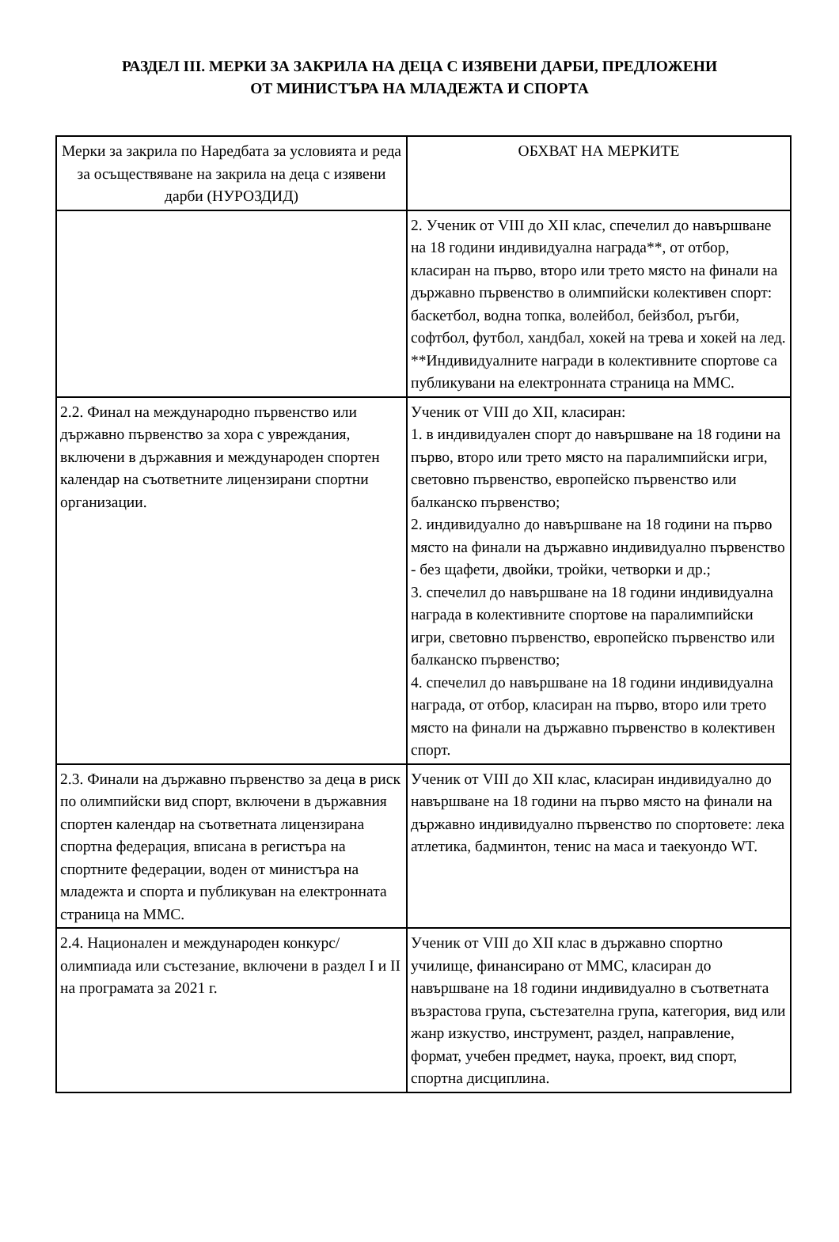РАЗДЕЛ III. МЕРКИ ЗА ЗАКРИЛА НА ДЕЦА С ИЗЯВЕНИ ДАРБИ, ПРЕДЛОЖЕНИ
ОТ МИНИСТЪРА НА МЛАДЕЖТА И СПОРТА
| Мерки за закрила по Наредбата за условията и реда за осъществяване на закрила на деца с изявени дарби (НУРОЗДИД) | ОБХВАТ НА МЕРКИТЕ |
| --- | --- |
| | 2. Ученик от VIII до XII клас, спечелил до навършване на 18 години индивидуална награда**, от отбор, класиран на първо, второ или трето място на финали на държавно първенство в олимпийски колективен спорт: баскетбол, водна топка, волейбол, бейзбол, ръгби, софтбол, футбол, хандбал, хокей на трева и хокей на лед. **Индивидуалните награди в колективните спортове са публикувани на електронната страница на ММС. |
| 2.2. Финал на международно първенство или държавно първенство за хора с увреждания, включени в държавния и международен спортен календар на съответните лицензирани спортни организации. | Ученик от VIII до XII, класиран: 1. в индивидуален спорт до навършване на 18 години на първо, второ или трето място на паралимпийски игри, световно първенство, европейско първенство или балканско първенство; 2. индивидуално до навършване на 18 години на първо място на финали на държавно индивидуално първенство - без щафети, двойки, тройки, четворки и др.; 3. спечелил до навършване на 18 години индивидуална награда в колективните спортове на паралимпийски игри, световно първенство, европейско първенство или балканско първенство; 4. спечелил до навършване на 18 години индивидуална награда, от отбор, класиран на първо, второ или трето място на финали на държавно първенство в колективен спорт. |
| 2.3. Финали на държавно първенство за деца в риск по олимпийски вид спорт, включени в държавния спортен календар на съответната лицензирана спортна федерация, вписана в регистъра на спортните федерации, воден от министъра на младежта и спорта и публикуван на електронната страница на ММС. | Ученик от VIII до XII клас, класиран индивидуално до навършване на 18 години на първо място на финали на държавно индивидуално първенство по спортовете: лека атлетика, бадминтон, тенис на маса и таекуондо WT. |
| 2.4. Национален и международен конкурс/олимпиада или състезание, включени в раздел I и II на програмата за 2021 г. | Ученик от VIII до XII клас в държавно спортно училище, финансирано от ММС, класиран до навършване на 18 години индивидуално в съответната възрастова група, състезателна група, категория, вид или жанр изкуство, инструмент, раздел, направление, формат, учебен предмет, наука, проект, вид спорт, спортна дисциплина. |